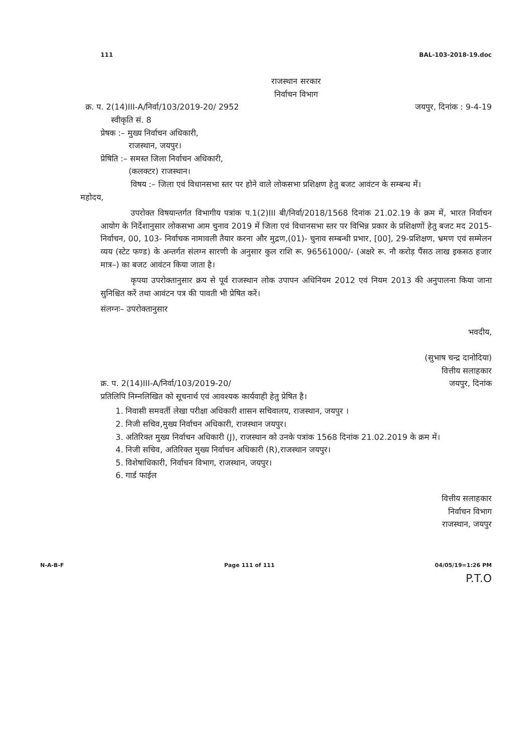111 BAL-103-2018-19.doc
राजस्थान सरकार
निर्वाचन विभाग
क्र. प. 2(14)III-A/निर्वा/103/2019-20/ 2952
स्वीकृति सं. 8 जयपुर, दिनांक : 9-4-19
प्रेषक :– मुख्य निर्वाचन अधिकारी,
राजस्थान, जयपुर।
प्रेषिति :– समस्त जिला निर्वाचन अधिकारी,
(कलक्टर) राजस्थान।
विषय :– जिला एवं विधानसभा स्तर पर होने वाले लोकसभा प्रशिक्षण हेतु बजट आवंटन के सम्बन्ध में।
महोदय,
उपरोक्त विषयान्तर्गत विभागीय पत्रांक प.1(2)III बी/निर्वा/2018/1568 दिनांक 21.02.19 के क्रम में, भारत निर्वाचन आयोग के निर्देशानुसार लोकसभा आम चुनाव 2019 में जिला एवं विधानसभा स्तर पर विभिन्न प्रकार के प्रशिक्षणों हेतु बजट मद 2015- निर्वाचन, 00, 103- निर्वाचक नामावली तैयार करना और मुद्रण,(01)- चुनाव सम्बन्धी प्रभार, [00], 29-प्रशिक्षण, भ्रमण एवं सम्मेलन व्यय (स्टेट फण्ड) के अन्तर्गत संलग्न सारणी के अनुसार कुल राशि रू. 96561000/- (अक्षरे रू. नौ करोड़ पैंसठ लाख इकसठ हजार मात्र–) का बजट आवंटन किया जाता है।
कृपया उपरोक्तानुसार क्रय से पूर्व राजस्थान लोक उपापन अधिनियम 2012 एवं नियम 2013 की अनुपालना किया जाना सुनिश्चित करें तथा आवंटन पत्र की पावती भी प्रेषित करें।
संलग्नः– उपरोक्तानुसार
भवदीय,
(सुभाष चन्द्र दानोदिया)
वित्तीय सलाहकार
क्र. प. 2(14)III-A/निर्वा/103/2019-20/ जयपुर, दिनांक
प्रतिलिपि निम्नलिखित को सूचनार्थ एवं आवश्यक कार्यवाही हेतु प्रेषित है।
1. निवासी समवर्ती लेखा परीक्षा अधिकारी शासन सचिवालय, राजस्थान, जयपुर ।
2. निजी सचिव,मुख्य निर्वाचन अधिकारी, राजस्थान जयपुर।
3. अतिरिक्त मुख्य निर्वाचन अधिकारी (J), राजस्थान को उनके पत्रांक 1568 दिनांक 21.02.2019 के क्रम में।
4. निजी सचिव, अतिरिक्त मुख्य निर्वाचन अधिकारी (R),राजस्थान जयपुर।
5. विशेषाधिकारी, निर्वाचन विभाग, राजस्थान, जयपुर।
6. गार्ड फाईल
वित्तीय सलाहकार
निर्वाचन विभाग
राजस्थान, जयपुर
N-A-B-F Page 111 of 111 04/05/19=1:26 PM
P.T.O